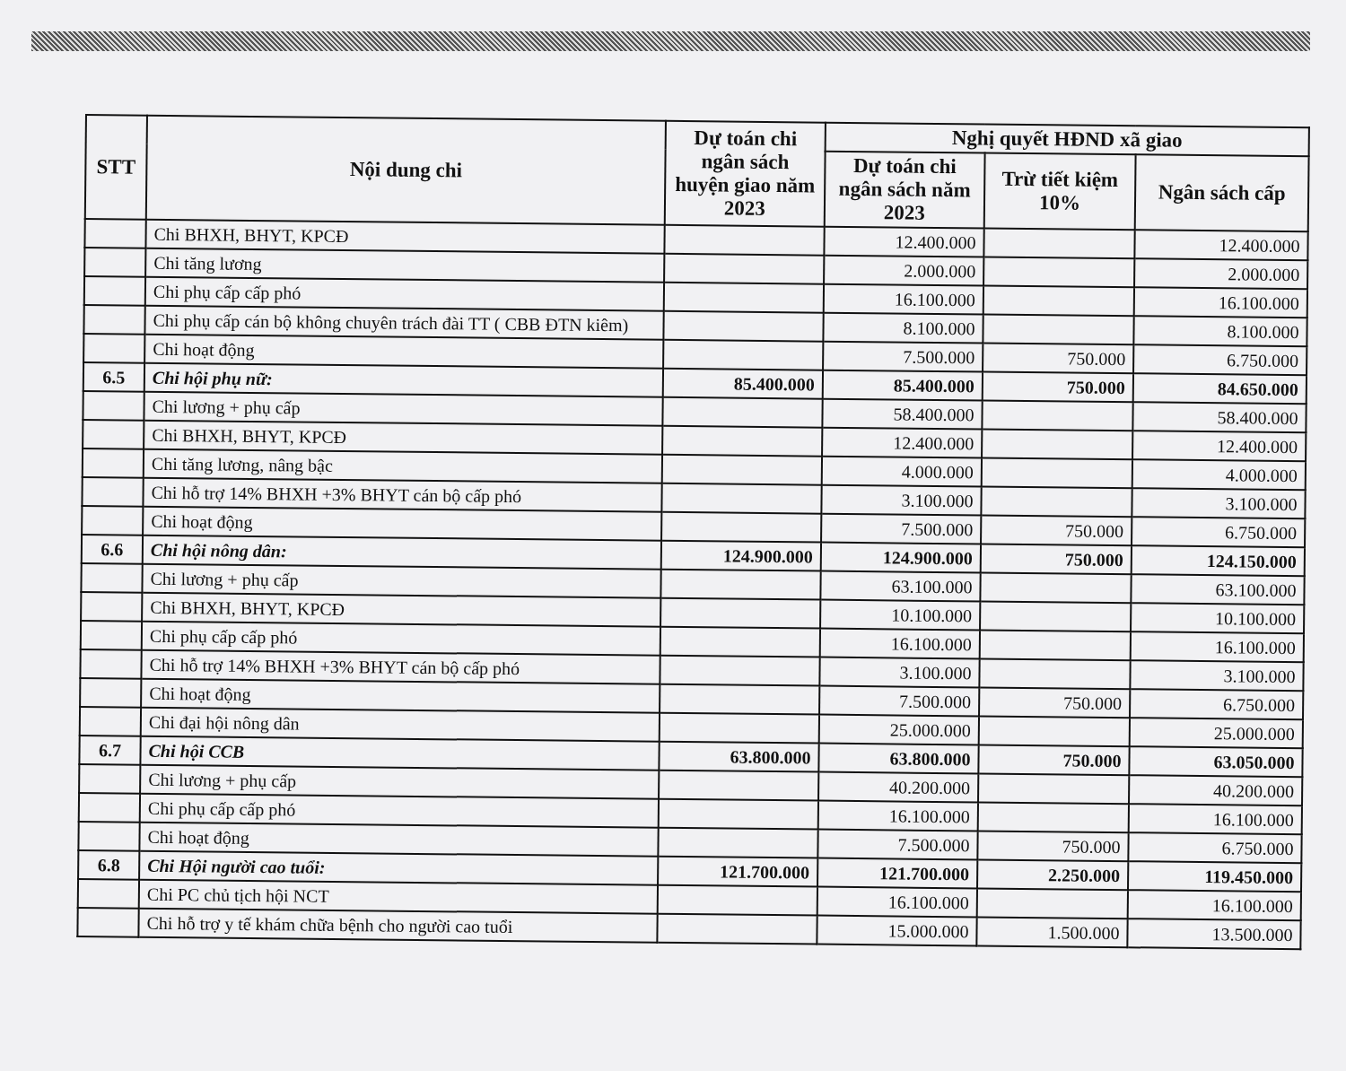| STT | Nội dung chi | Dự toán chi ngân sách huyện giao năm 2023 | Nghị quyết HĐND xã giao | | |
| --- | --- | --- | --- | --- | --- |
| | | | Dự toán chi ngân sách năm 2023 | Trừ tiết kiệm 10% | Ngân sách cấp |
| | Chi BHXH, BHYT, KPCĐ | | 12.400.000 | | 12.400.000 |
| | Chi tăng lương | | 2.000.000 | | 2.000.000 |
| | Chi phụ cấp cấp phó | | 16.100.000 | | 16.100.000 |
| | Chi phụ cấp cán bộ không chuyên trách đài TT ( CBB ĐTN kiêm) | | 8.100.000 | | 8.100.000 |
| | Chi hoạt động | | 7.500.000 | 750.000 | 6.750.000 |
| 6.5 | Chi hội phụ nữ: | 85.400.000 | 85.400.000 | 750.000 | 84.650.000 |
| | Chi lương + phụ cấp | | 58.400.000 | | 58.400.000 |
| | Chi BHXH, BHYT, KPCĐ | | 12.400.000 | | 12.400.000 |
| | Chi tăng lương, nâng bậc | | 4.000.000 | | 4.000.000 |
| | Chi hỗ trợ 14% BHXH +3% BHYT cán bộ cấp phó | | 3.100.000 | | 3.100.000 |
| | Chi hoạt động | | 7.500.000 | 750.000 | 6.750.000 |
| 6.6 | Chi hội nông dân: | 124.900.000 | 124.900.000 | 750.000 | 124.150.000 |
| | Chi lương + phụ cấp | | 63.100.000 | | 63.100.000 |
| | Chi BHXH, BHYT, KPCĐ | | 10.100.000 | | 10.100.000 |
| | Chi phụ cấp cấp phó | | 16.100.000 | | 16.100.000 |
| | Chi hỗ trợ 14% BHXH +3% BHYT cán bộ cấp phó | | 3.100.000 | | 3.100.000 |
| | Chi hoạt động | | 7.500.000 | 750.000 | 6.750.000 |
| | Chi đại hội nông dân | | 25.000.000 | | 25.000.000 |
| 6.7 | Chi hội CCB | 63.800.000 | 63.800.000 | 750.000 | 63.050.000 |
| | Chi lương + phụ cấp | | 40.200.000 | | 40.200.000 |
| | Chi phụ cấp cấp phó | | 16.100.000 | | 16.100.000 |
| | Chi hoạt động | | 7.500.000 | 750.000 | 6.750.000 |
| 6.8 | Chi Hội người cao tuổi: | 121.700.000 | 121.700.000 | 2.250.000 | 119.450.000 |
| | Chi PC chủ tịch hội NCT | | 16.100.000 | | 16.100.000 |
| | Chi hỗ trợ y tế khám chữa bệnh cho người cao tuổi | | 15.000.000 | 1.500.000 | 13.500.000 |